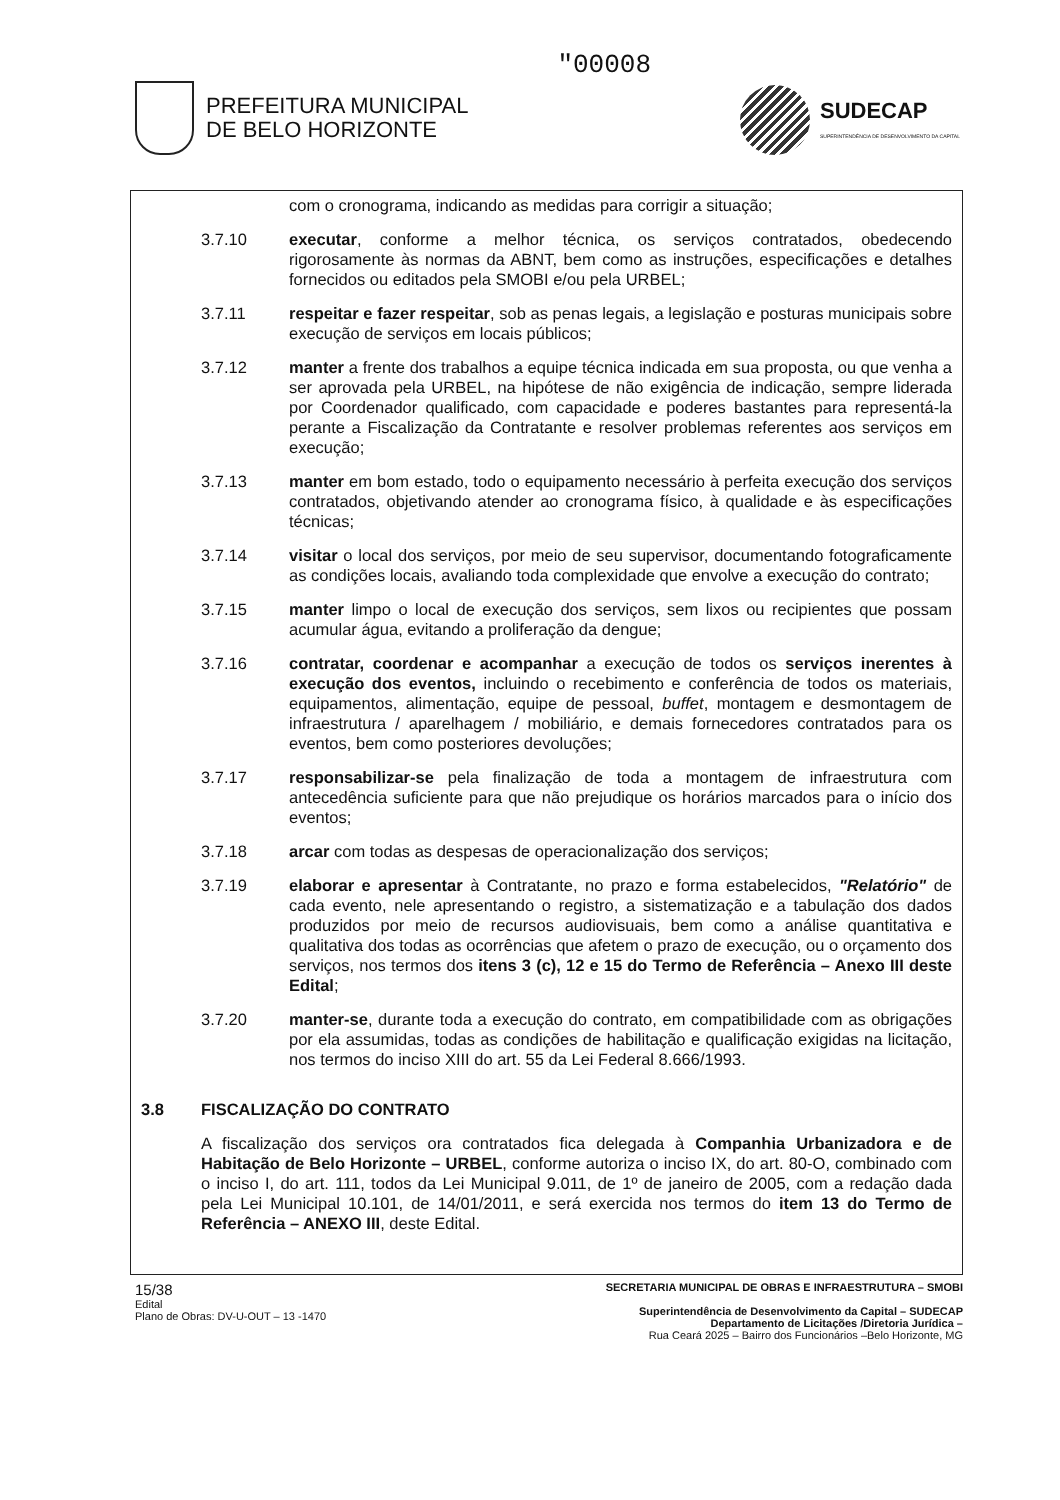PREFEITURA MUNICIPAL
DE BELO HORIZONTE
"00008
SUDECAP
SUPERINTENDÊNCIA DE DESENVOLVIMENTO DA CAPITAL
com o cronograma, indicando as medidas para corrigir a situação;
3.7.10 executar, conforme a melhor técnica, os serviços contratados, obedecendo rigorosamente às normas da ABNT, bem como as instruções, especificações e detalhes fornecidos ou editados pela SMOBI e/ou pela URBEL;
3.7.11 respeitar e fazer respeitar, sob as penas legais, a legislação e posturas municipais sobre execução de serviços em locais públicos;
3.7.12 manter a frente dos trabalhos a equipe técnica indicada em sua proposta, ou que venha a ser aprovada pela URBEL, na hipótese de não exigência de indicação, sempre liderada por Coordenador qualificado, com capacidade e poderes bastantes para representá-la perante a Fiscalização da Contratante e resolver problemas referentes aos serviços em execução;
3.7.13 manter em bom estado, todo o equipamento necessário à perfeita execução dos serviços contratados, objetivando atender ao cronograma físico, à qualidade e às especificações técnicas;
3.7.14 visitar o local dos serviços, por meio de seu supervisor, documentando fotograficamente as condições locais, avaliando toda complexidade que envolve a execução do contrato;
3.7.15 manter limpo o local de execução dos serviços, sem lixos ou recipientes que possam acumular água, evitando a proliferação da dengue;
3.7.16 contratar, coordenar e acompanhar a execução de todos os serviços inerentes à execução dos eventos, incluindo o recebimento e conferência de todos os materiais, equipamentos, alimentação, equipe de pessoal, buffet, montagem e desmontagem de infraestrutura / aparelhagem / mobiliário, e demais fornecedores contratados para os eventos, bem como posteriores devoluções;
3.7.17 responsabilizar-se pela finalização de toda a montagem de infraestrutura com antecedência suficiente para que não prejudique os horários marcados para o início dos eventos;
3.7.18 arcar com todas as despesas de operacionalização dos serviços;
3.7.19 elaborar e apresentar à Contratante, no prazo e forma estabelecidos, "Relatório" de cada evento, nele apresentando o registro, a sistematização e a tabulação dos dados produzidos por meio de recursos audiovisuais, bem como a análise quantitativa e qualitativa dos todas as ocorrências que afetem o prazo de execução, ou o orçamento dos serviços, nos termos dos itens 3 (c), 12 e 15 do Termo de Referência – Anexo III deste Edital;
3.7.20 manter-se, durante toda a execução do contrato, em compatibilidade com as obrigações por ela assumidas, todas as condições de habilitação e qualificação exigidas na licitação, nos termos do inciso XIII do art. 55 da Lei Federal 8.666/1993.
3.8 FISCALIZAÇÃO DO CONTRATO
A fiscalização dos serviços ora contratados fica delegada à Companhia Urbanizadora e de Habitação de Belo Horizonte – URBEL, conforme autoriza o inciso IX, do art. 80-O, combinado com o inciso I, do art. 111, todos da Lei Municipal 9.011, de 1º de janeiro de 2005, com a redação dada pela Lei Municipal 10.101, de 14/01/2011, e será exercida nos termos do item 13 do Termo de Referência – ANEXO III, deste Edital.
15/38
Edital
Plano de Obras: DV-U-OUT – 13 -1470
SECRETARIA MUNICIPAL DE OBRAS E INFRAESTRUTURA – SMOBI
Superintendência de Desenvolvimento da Capital – SUDECAP
Departamento de Licitações /Diretoria Jurídica –
Rua Ceará 2025 – Bairro dos Funcionários –Belo Horizonte, MG